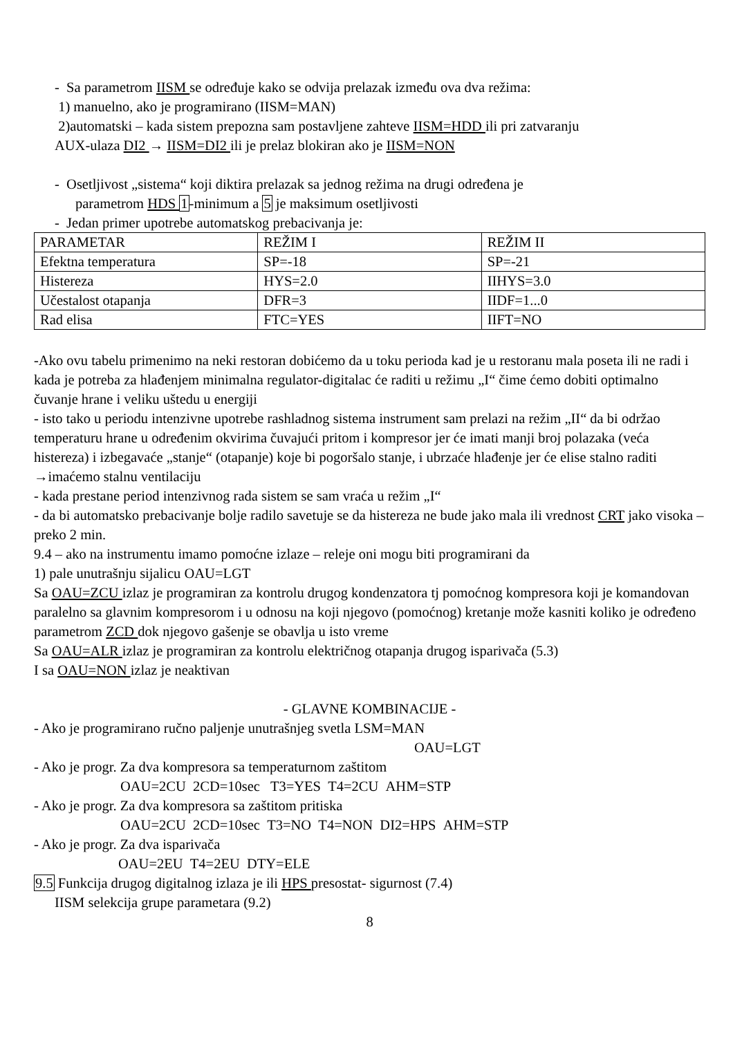- Sa parametrom IISM se određuje kako se odvija prelazak između ova dva režima:
1) manuelno, ako je programirano (IISM=MAN)
2)automatski – kada sistem prepozna sam postavljene zahteve IISM=HDD ili pri zatvaranju
AUX-ulaza DI2 → IISM=DI2 ili je prelaz blokiran ako je IISM=NON
- Osetljivost „sistema“ koji diktira prelazak sa jednog režima na drugi određena je
parametrom HDS 1-minimum a 5 je maksimum osetljivosti
- Jedan primer upotrebe automatskog prebacivanja je:
| PARAMETAR | REŽIM I | REŽIM II |
| Efektna temperatura | SP=-18 | SP=-21 |
| Histereza | HYS=2.0 | IIHYS=3.0 |
| Učestalost otapanja | DFR=3 | IIDF=1...0 |
| Rad elisa | FTC=YES | IIFT=NO |
-Ako ovu tabelu primenimo na neki restoran dobićemo da u toku perioda kad je u restoranu mala poseta ili ne radi i kada je potreba za hlađenjem minimalna regulator-digitalac će raditi u režimu „I“ čime ćemo dobiti optimalno čuvanje hrane i veliku uštedu u energiji
- isto tako u periodu intenzivne upotrebe rashladnog sistema instrument sam prelazi na režim „II“ da bi održao temperaturu hrane u određenim okvirima čuvajući pritom i kompresor jer će imati manji broj polazaka (veća histereza) i izbegavaće „stanje“ (otapanje) koje bi pogoršalo stanje, i ubrzaće hlađenje jer će elise stalno raditi →imaćemo stalnu ventilaciju
- kada prestane period intenzivnog rada sistem se sam vraća u režim „I“
- da bi automatsko prebacivanje bolje radilo savetuje se da histereza ne bude jako mala ili vrednost CRT jako visoka – preko 2 min.
9.4 – ako na instrumentu imamo pomoćne izlaze – releje oni mogu biti programirani da
1) pale unutrašnju sijalicu OAU=LGT
Sa OAU=ZCU izlaz je programiran za kontrolu drugog kondenzatora tj pomoćnog kompresora koji je komandovan paralelno sa glavnim kompresorom i u odnosu na koji njegovo (pomoćnog) kretanje može kasniti koliko je određeno parametrom ZCD dok njegovo gašenje se obavlja u isto vreme
Sa OAU=ALR izlaz je programiran za kontrolu električnog otapanja drugog isparivača (5.3)
I sa OAU=NON izlaz je neaktivan
- GLAVNE KOMBINACIJE -
- Ako je programirano ručno paljenje unutrašnjeg svetla LSM=MAN
OAU=LGT
- Ako je progr. Za dva kompresora sa temperaturnom zaštitom
OAU=2CU 2CD=10sec T3=YES T4=2CU AHM=STP
- Ako je progr. Za dva kompresora sa zaštitom pritiska
OAU=2CU 2CD=10sec T3=NO T4=NON DI2=HPS AHM=STP
- Ako je progr. Za dva isparivača
OAU=2EU T4=2EU DTY=ELE
9.5 Funkcija drugog digitalnog izlaza je ili HPS presostat- sigurnost (7.4)
IISM selekcija grupe parametara (9.2)
8